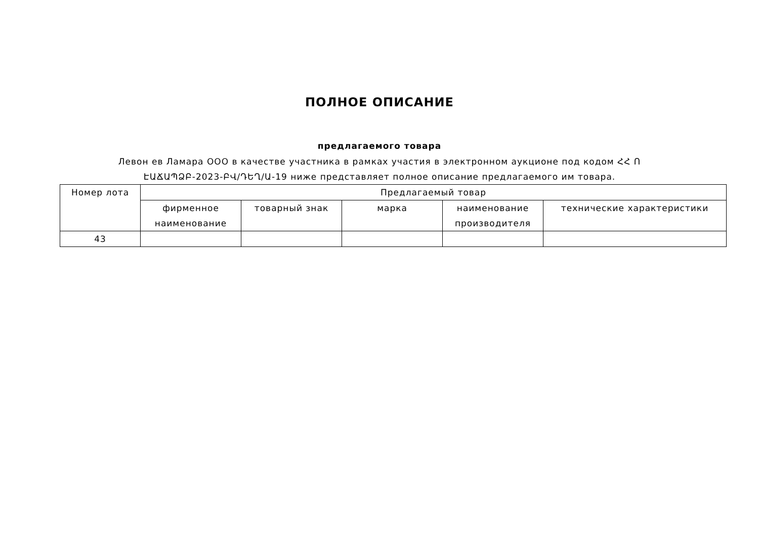ПОЛНОЕ ОПИСАНИЕ
предлагаемого товара
Левон ев Ламара ООО в качестве участника в рамках участия в электронном аукционе под кодом ՀՀ Ո ԷԱՃԱՊՁԲ-2023-ԲՎ/ԴԵՂ/Ա-19 ниже представляет полное описание предлагаемого им товара.
| Номер лота | Предлагаемый товар | | | | |
| --- | --- | --- | --- | --- | --- |
| | фирменное наименование | товарный знак | марка | наименование производителя | технические характеристики |
| 43 | | | | | |